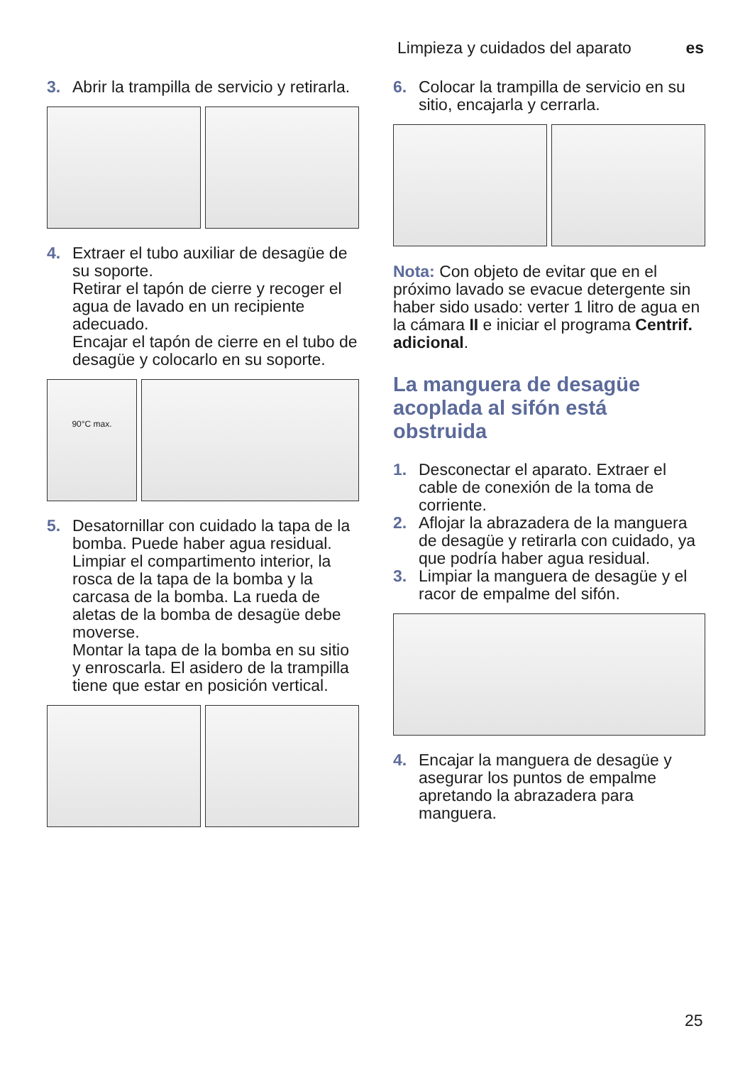Limpieza y cuidados del aparato es
3. Abrir la trampilla de servicio y retirarla.
4. Extraer el tubo auxiliar de desagüe de su soporte.
Retirar el tapón de cierre y recoger el agua de lavado en un recipiente adecuado.
Encajar el tapón de cierre en el tubo de desagüe y colocarlo en su soporte.
90°C max.
5. Desatornillar con cuidado la tapa de la bomba. Puede haber agua residual.
Limpiar el compartimento interior, la rosca de la tapa de la bomba y la carcasa de la bomba. La rueda de aletas de la bomba de desagüe debe moverse.
Montar la tapa de la bomba en su sitio y enroscarla. El asidero de la trampilla tiene que estar en posición vertical.
6. Colocar la trampilla de servicio en su sitio, encajarla y cerrarla.
Nota: Con objeto de evitar que en el próximo lavado se evacue detergente sin haber sido usado: verter 1 litro de agua en la cámara II e iniciar el programa Centrif. adicional.
La manguera de desagüe acoplada al sifón está obstruida
1. Desconectar el aparato. Extraer el cable de conexión de la toma de corriente.
2. Aflojar la abrazadera de la manguera de desagüe y retirarla con cuidado, ya que podría haber agua residual.
3. Limpiar la manguera de desagüe y el racor de empalme del sifón.
4. Encajar la manguera de desagüe y asegurar los puntos de empalme apretando la abrazadera para manguera.
25